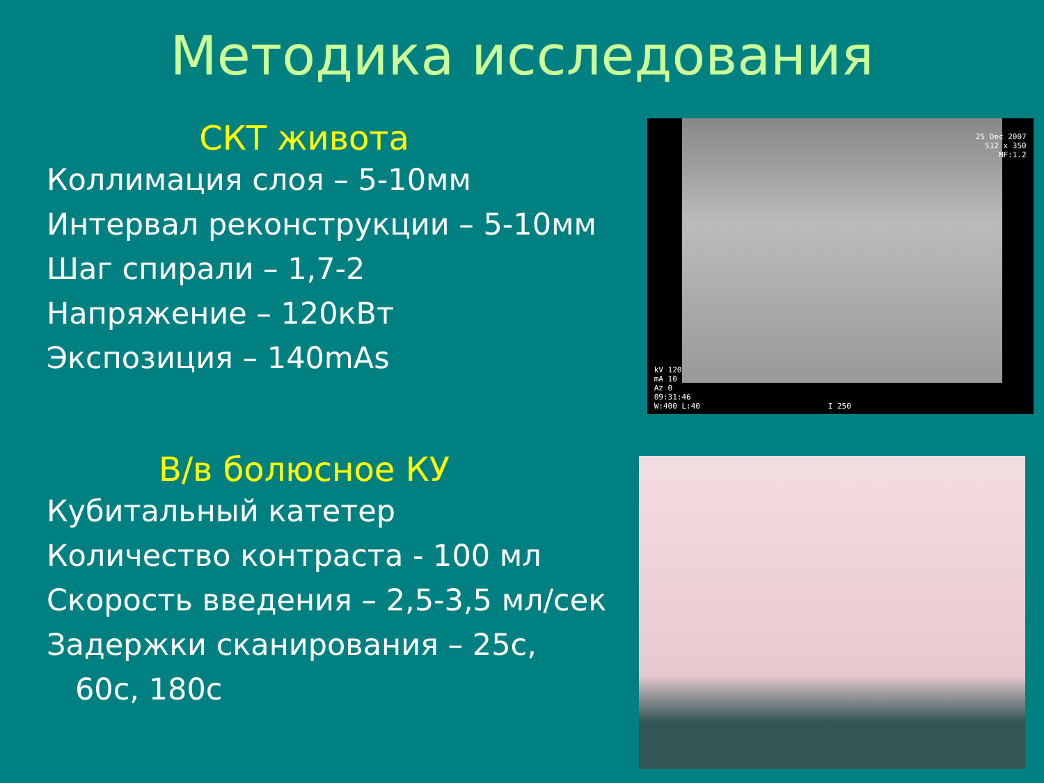Методика исследования
СКТ живота
Коллимация слоя – 5-10мм
Интервал реконструкции – 5-10мм
Шаг спирали – 1,7-2
Напряжение – 120кВт
Экспозиция – 140mAs
В/в болюсное КУ
Кубитальный катетер
Количество контраста - 100 мл
Скорость введения – 2,5-3,5 мл/сек
Задержки сканирования – 25с,
60с, 180с
25 Dec 2007
512 x 350
MF:1.2
kV 120
mA 10
Az 0
09:31:46
W:400 L:40
I 250